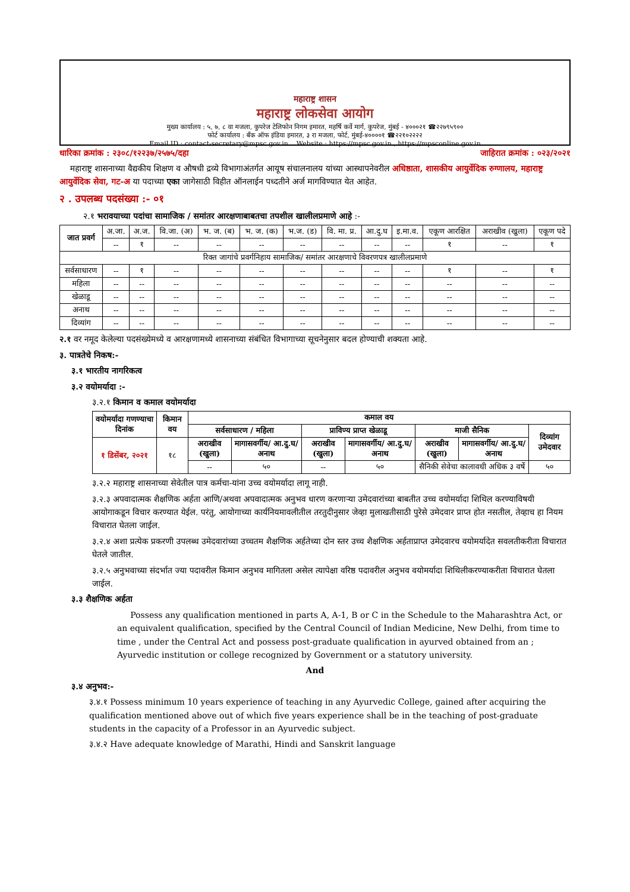महाराष्ट्र शासन
महाराष्ट्र लोकसेवा आयोग
मुख्य कार्यालय : ५, ७, ८ वा मजला, कुपरेज टेलिफोन निगम इमारत, महर्षि कर्वे मार्ग, कुपरेज, मुंबई - ४०००२१ ☎२२७९५९००
फोर्ट कार्यालय : बँक ऑफ इंडिया इमारत, ३ रा मजला, फोर्ट, मुंबई-४००००१ ☎२२१०२२२२
Email ID : contact-secretary@mpsc.gov.in Website : https://mpsc.gov.in , https://mpsconline.gov.in
धारिका क्रमांक : २३०८/१२२३७/२५७५/दहा जाहिरात क्रमांक : ०२३/२०२१
महाराष्ट्र शासनाच्या वैद्यकीय शिक्षण व औषधी द्रव्ये विभागाअंतर्गत आयूष संचालनालय यांच्या आस्थापनेवरील अधिष्ठाता, शासकीय आयुर्वेदिक रुग्णालय, महाराष्ट्र आयुर्वेदिक सेवा, गट-अ या पदाच्या एका जागेसाठी विहीत ऑनलाईन पध्दतीने अर्ज मागविण्यात येत आहेत.
२ . उपलब्ध पदसंख्या :- ०१
२.१ भरावयाच्या पदांचा सामाजिक / समांतर आरक्षणाबाबतचा तपशील खालीलप्रमाणे आहे :-
| जात प्रवर्ग | अ.जा. | अ.ज. | वि.जा. (अ) | भ. ज. (ब) | भ. ज. (क) | भ.ज. (ड) | वि. मा. प्र. | आ.दु.घ | इ.मा.व. | एकूण आरक्षित | अराखीव (खुला) | एकूण पदे |
| --- | --- | --- | --- | --- | --- | --- | --- | --- | --- | --- | --- | --- |
| | -- | १ | -- | -- | -- | -- | -- | -- | -- | १ | -- | १ |
| रिक्त जागांचे प्रवर्गनिहाय सामाजिक/ समांतर आरक्षणाचे विवरणपत्र खालीलप्रमाणे | | | | | | | | | | | | |
| सर्वसाधारण | -- | १ | -- | -- | -- | -- | -- | -- | -- | १ | -- | १ |
| महिला | -- | -- | -- | -- | -- | -- | -- | -- | -- | -- | -- | -- |
| खेळाडू | -- | -- | -- | -- | -- | -- | -- | -- | -- | -- | -- | -- |
| अनाथ | -- | -- | -- | -- | -- | -- | -- | -- | -- | -- | -- | -- |
| दिव्यांग | -- | -- | -- | -- | -- | -- | -- | -- | -- | -- | -- | -- |
२.१ वर नमूद केलेल्या पदसंख्येमध्ये व आरक्षणामध्ये शासनाच्या संबंधित विभागाच्या सूचनेनुसार बदल होण्याची शक्यता आहे.
३. पात्रतेचे निकष:-
३.१ भारतीय नागरिकत्व
३.२ वयोमर्यादा :-
३.२.१ किमान व कमाल वयोमर्यादा
| वयोमर्यादा गणण्याचा दिनांक | किमान वय | कमाल वय | | | | | | |
| | | सर्वसाधारण / महिला | | प्राविण्य प्राप्त खेळाडू | | माजी सैनिक | | दिव्यांग उमेदवार |
| १ डिसेंबर, २०२१ | १८ | अराखीव (खुला) | मागासवर्गीय/ आ.दु.घ/ अनाथ | अराखीव (खुला) | मागासवर्गीय/ आ.दु.घ/ अनाथ | अराखीव (खुला) | मागासवर्गीय/ आ.दु.घ/ अनाथ | |
| | | -- | ५० | -- | ५० | सैनिकी सेवेचा कालावधी अधिक ३ वर्षे | | ५० |
३.२.२ महाराष्ट्र शासनाच्या सेवेतील पात्र कर्मचा-यांना उच्च वयोमर्यादा लागू नाही.
३.२.३ अपवादात्मक शैक्षणिक अर्हता आणि/अथवा अपवादात्मक अनुभव धारण करणाऱ्या उमेदवारांच्या बाबतीत उच्च वयोमर्यादा शिथिल करण्याविषयी आयोगाकडून विचार करण्यात येईल. परंतु, आयोगाच्या कार्यनियमावलीतील तरतुदीनुसार जेव्हा मुलाखतीसाठी पुरेसे उमेदवार प्राप्त होत नसतील, तेव्हाच हा नियम विचारात घेतला जाईल.
३.२.४ अशा प्रत्येक प्रकरणी उपलब्ध उमेदवारांच्या उच्चतम शैक्षणिक अर्हतेच्या दोन स्तर उच्च शैक्षणिक अर्हताप्राप्त उमेदवारच वयोमर्यादेत सवलतीकरीता विचारात घेतले जातील.
३.२.५ अनुभवाच्या संदर्भात ज्या पदावरील किमान अनुभव मागितला असेल त्यापेक्षा वरिष्ठ पदावरील अनुभव वयोमर्यादा शिथिलीकरण्याकरीता विचारात घेतला जाईल.
३.३ शैक्षणिक अर्हता
Possess any qualification mentioned in parts A, A-1, B or C in the Schedule to the Maharashtra Act, or an equivalent qualification, specified by the Central Council of Indian Medicine, New Delhi, from time to time , under the Central Act and possess post-graduate qualification in ayurved obtained from an ; Ayurvedic institution or college recognized by Government or a statutory university.
And
३.४ अनुभव:-
३.४.१ Possess minimum 10 years experience of teaching in any Ayurvedic College, gained after acquiring the qualification mentioned above out of which five years experience shall be in the teaching of post-graduate students in the capacity of a Professor in an Ayurvedic subject.
३.४.२ Have adequate knowledge of Marathi, Hindi and Sanskrit language